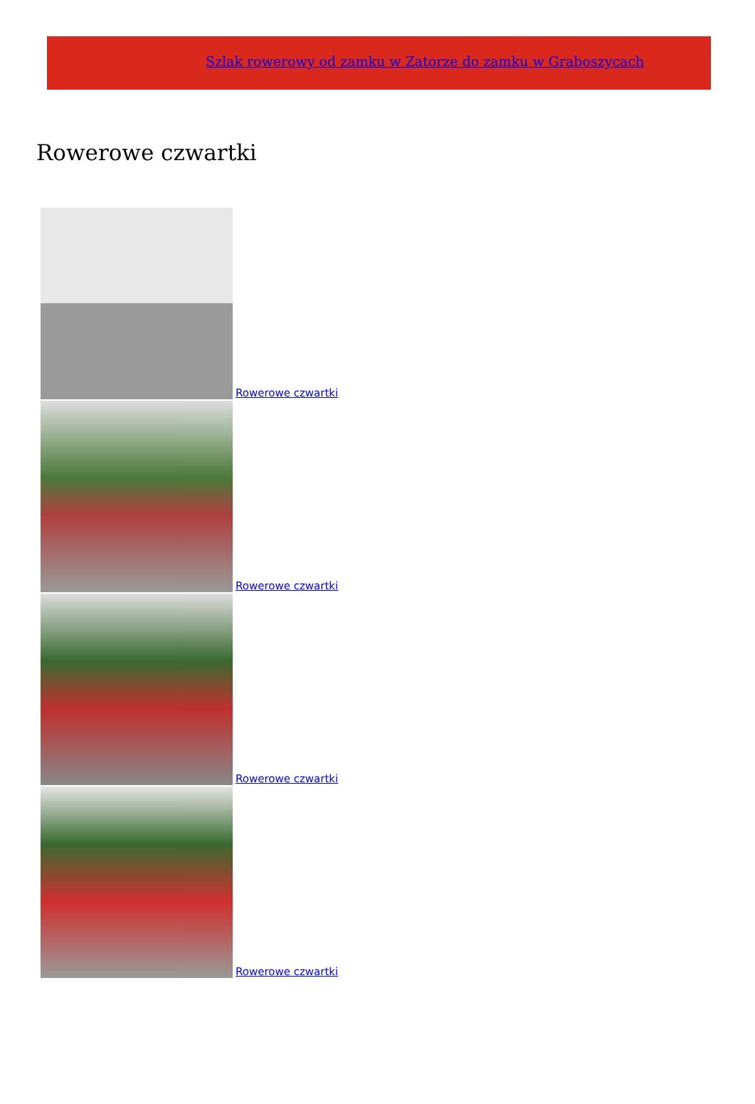Szlak rowerowy od zamku w Zatorze do zamku w Graboszycach
Rowerowe czwartki
Rowerowe czwartki
Rowerowe czwartki
Rowerowe czwartki
Rowerowe czwartki